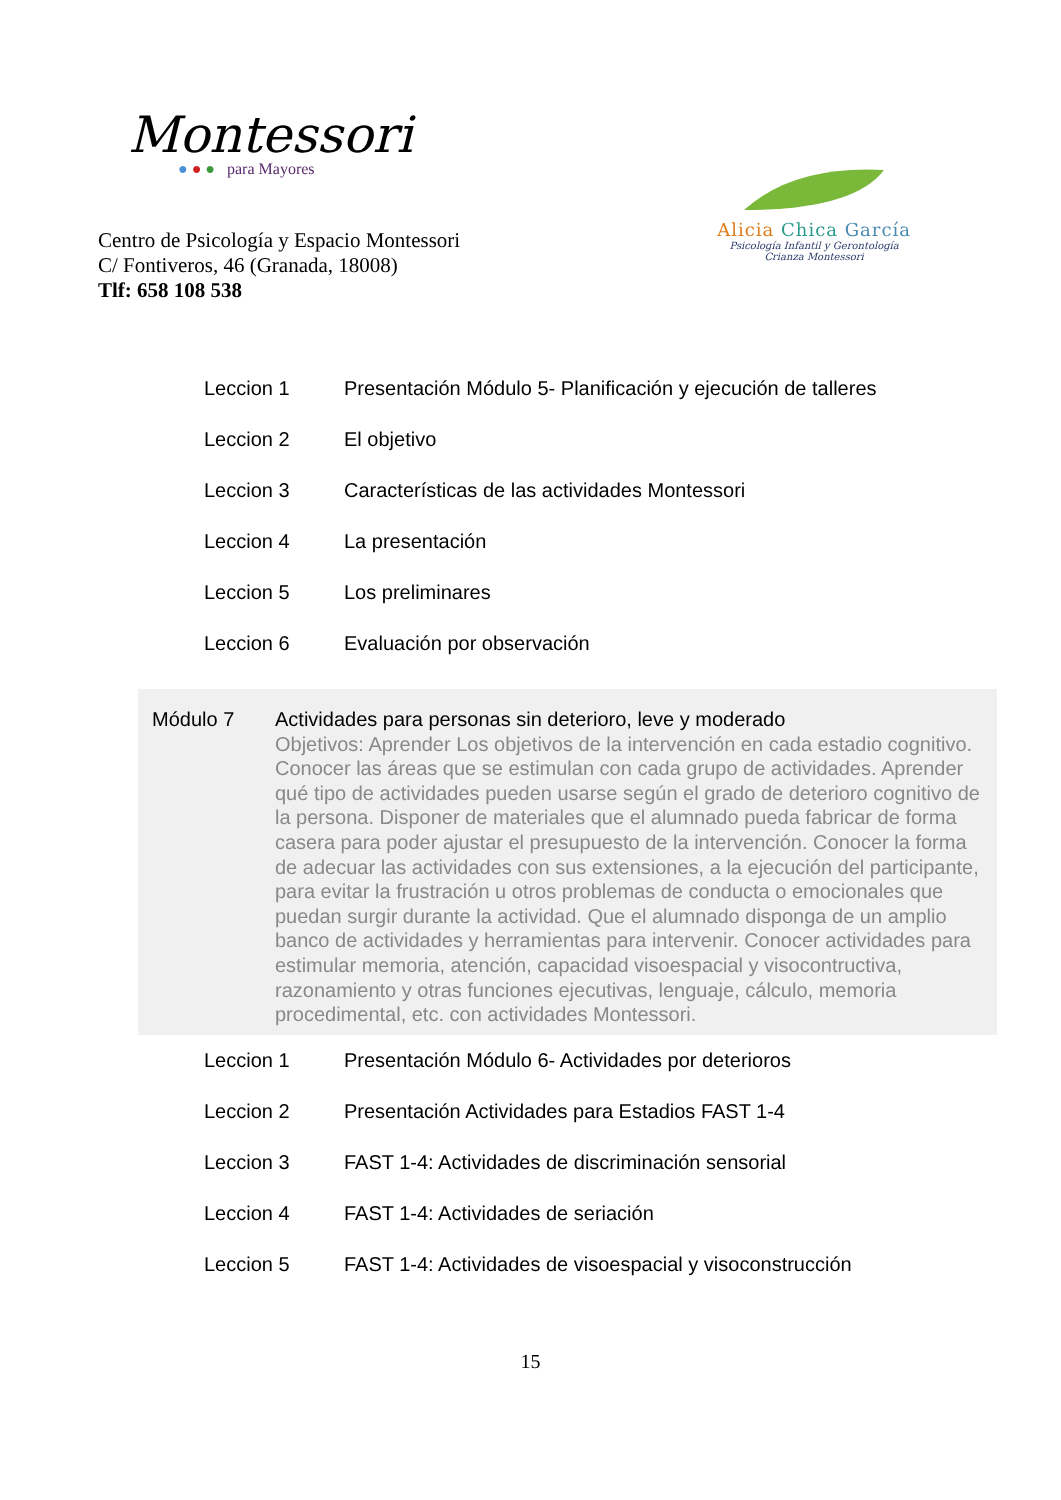Montessori
● ● ● para Mayores
Centro de Psicología y Espacio Montessori
C/ Fontiveros, 46 (Granada, 18008)
Tlf: 658 108 538
Alicia Chica García
Psicología Infantil y Gerontología
Crianza Montessori
| Leccion 1 | Presentación Módulo 5- Planificación y ejecución de talleres |
| Leccion 2 | El objetivo |
| Leccion 3 | Características de las actividades Montessori |
| Leccion 4 | La presentación |
| Leccion 5 | Los preliminares |
| Leccion 6 | Evaluación por observación |
Módulo 7 Actividades para personas sin deterioro, leve y moderado
Objetivos: Aprender Los objetivos de la intervención en cada estadio cognitivo. Conocer las áreas que se estimulan con cada grupo de actividades. Aprender qué tipo de actividades pueden usarse según el grado de deterioro cognitivo de la persona. Disponer de materiales que el alumnado pueda fabricar de forma casera para poder ajustar el presupuesto de la intervención. Conocer la forma de adecuar las actividades con sus extensiones, a la ejecución del participante, para evitar la frustración u otros problemas de conducta o emocionales que puedan surgir durante la actividad. Que el alumnado disponga de un amplio banco de actividades y herramientas para intervenir. Conocer actividades para estimular memoria, atención, capacidad visoespacial y visocontructiva, razonamiento y otras funciones ejecutivas, lenguaje, cálculo, memoria procedimental, etc. con actividades Montessori.
| Leccion 1 | Presentación Módulo 6- Actividades por deterioros |
| Leccion 2 | Presentación Actividades para Estadios FAST 1-4 |
| Leccion 3 | FAST 1-4: Actividades de discriminación sensorial |
| Leccion 4 | FAST 1-4: Actividades de seriación |
| Leccion 5 | FAST 1-4: Actividades de visoespacial y visoconstrucción |
15